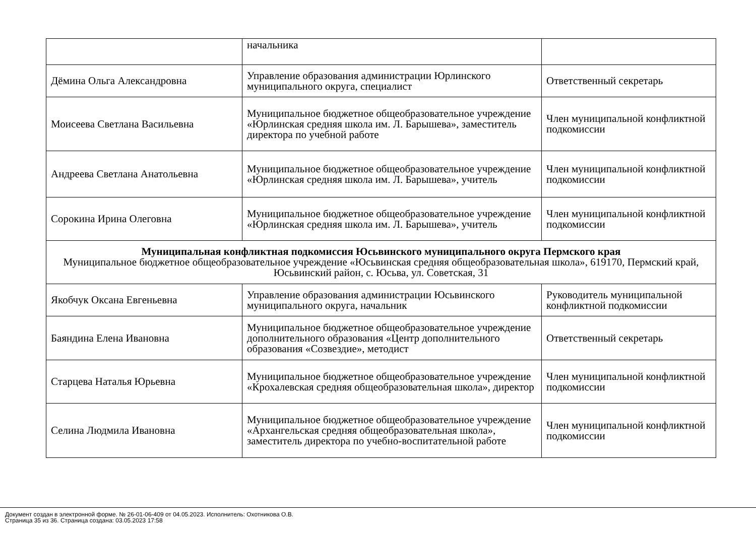| | начальника | |
| Дёмина Ольга Александровна | Управление образования администрации Юрлинского муниципального округа, специалист | Ответственный секретарь |
| Моисеева Светлана Васильевна | Муниципальное бюджетное общеобразовательное учреждение «Юрлинская средняя школа им. Л. Барышева», заместитель директора по учебной работе | Член муниципальной конфликтной подкомиссии |
| Андреева Светлана Анатольевна | Муниципальное бюджетное общеобразовательное учреждение «Юрлинская средняя школа им. Л. Барышева», учитель | Член муниципальной конфликтной подкомиссии |
| Сорокина Ирина Олеговна | Муниципальное бюджетное общеобразовательное учреждение «Юрлинская средняя школа им. Л. Барышева», учитель | Член муниципальной конфликтной подкомиссии |
| Муниципальная конфликтная подкомиссия Юсьвинского муниципального округа Пермского края Муниципальное бюджетное общеобразовательное учреждение «Юсьвинская средняя общеобразовательная школа», 619170, Пермский край, Юсьвинский район, с. Юсьва, ул. Советская, 31 | | |
| Якобчук Оксана Евгеньевна | Управление образования администрации Юсьвинского муниципального округа, начальник | Руководитель муниципальной конфликтной подкомиссии |
| Баяндина Елена Ивановна | Муниципальное бюджетное общеобразовательное учреждение дополнительного образования «Центр дополнительного образования «Созвездие», методист | Ответственный секретарь |
| Старцева Наталья Юрьевна | Муниципальное бюджетное общеобразовательное учреждение «Крохалевская средняя общеобразовательная школа», директор | Член муниципальной конфликтной подкомиссии |
| Селина Людмила Ивановна | Муниципальное бюджетное общеобразовательное учреждение «Архангельская средняя общеобразовательная школа», заместитель директора по учебно-воспитательной работе | Член муниципальной конфликтной подкомиссии |
Документ создан в электронной форме. № 26-01-06-409 от 04.05.2023. Исполнитель: Охотникова О.В.
Страница 35 из 36. Страница создана: 03.05.2023 17:58